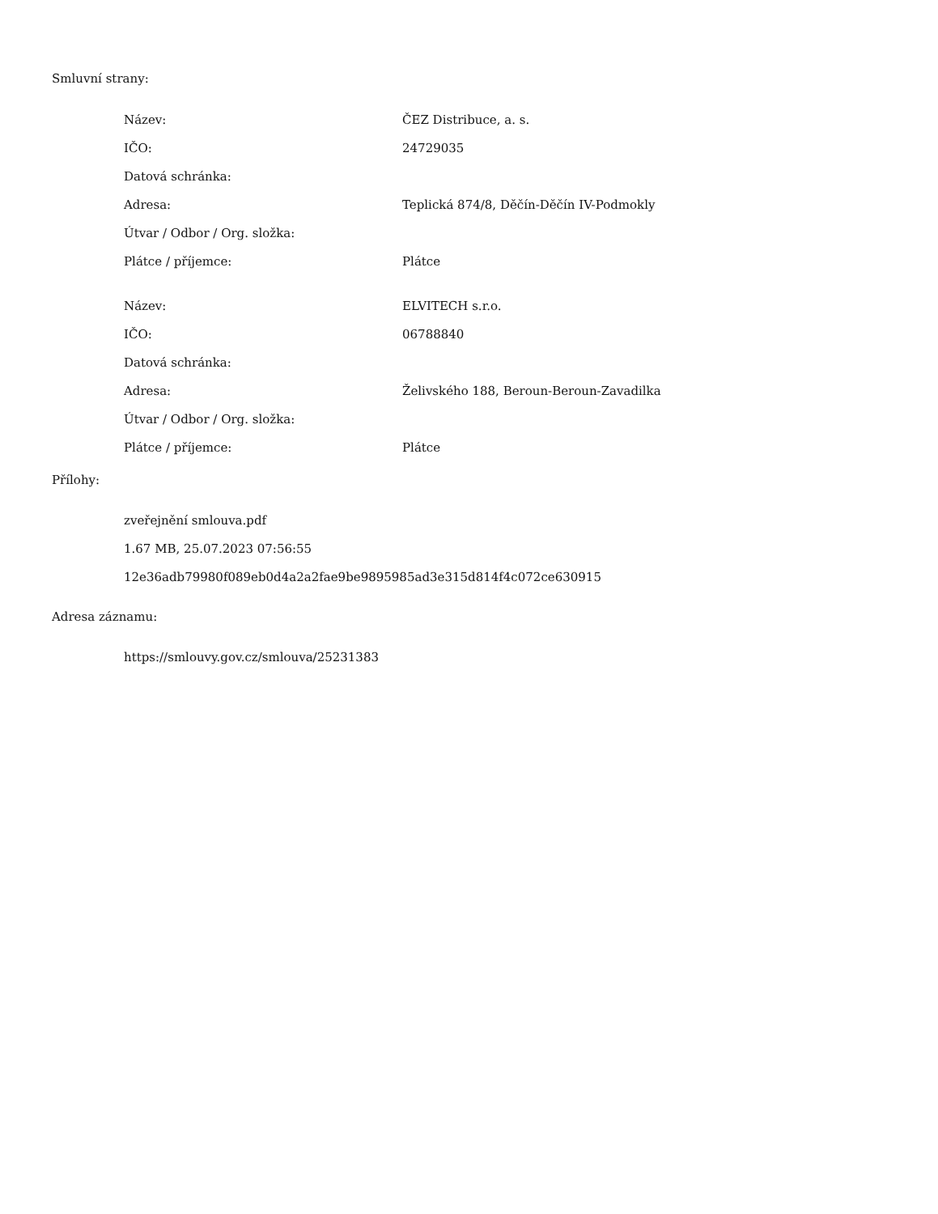Smluvní strany:
| Název: | ČEZ Distribuce, a. s. |
| IČO: | 24729035 |
| Datová schránka: | |
| Adresa: | Teplická 874/8, Děčín-Děčín IV-Podmokly |
| Útvar / Odbor / Org. složka: | |
| Plátce / příjemce: | Plátce |
| Název: | ELVITECH s.r.o. |
| IČO: | 06788840 |
| Datová schránka: | |
| Adresa: | Želivského 188, Beroun-Beroun-Zavadilka |
| Útvar / Odbor / Org. složka: | |
| Plátce / příjemce: | Plátce |
Přílohy:
zveřejnění smlouva.pdf
1.67 MB, 25.07.2023 07:56:55
12e36adb79980f089eb0d4a2a2fae9be9895985ad3e315d814f4c072ce630915
Adresa záznamu:
https://smlouvy.gov.cz/smlouva/25231383